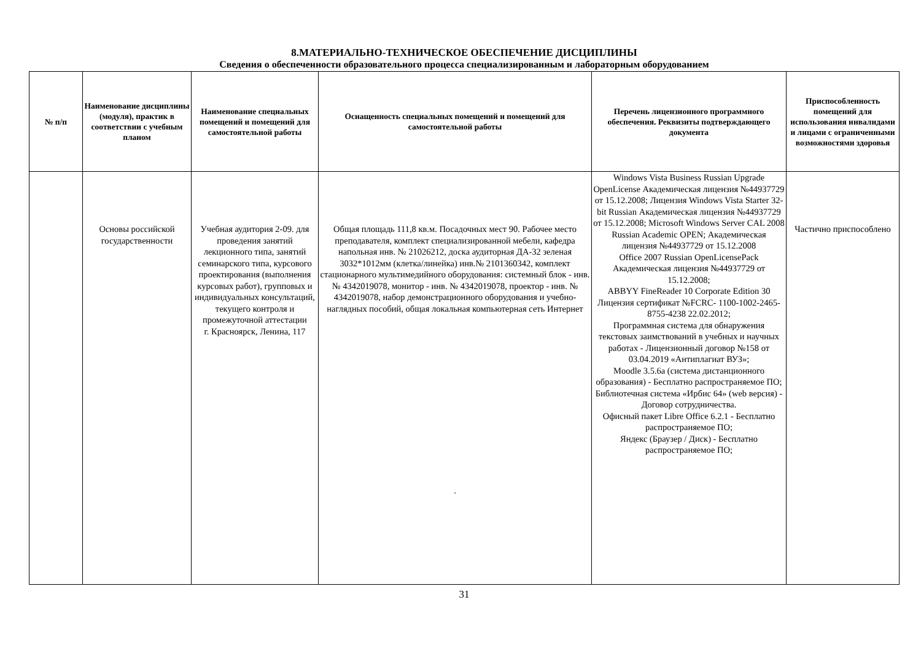8.МАТЕРИАЛЬНО-ТЕХНИЧЕСКОЕ ОБЕСПЕЧЕНИЕ ДИСЦИПЛИНЫ
Сведения о обеспеченности образовательного процесса специализированным и лабораторным оборудованием
| № п/п | Наименование дисциплины (модуля), практик в соответствии с учебным планом | Наименование специальных помещений и помещений для самостоятельной работы | Оснащенность специальных помещений и помещений для самостоятельной работы | Перечень лицензионного программного обеспечения. Реквизиты подтверждающего документа | Приспособленность помещений для использования инвалидами и лицами с ограниченными возможностями здоровья |
| --- | --- | --- | --- | --- | --- |
| | Основы российской государственности | Учебная аудитория 2-09. для проведения занятий лекционного типа, занятий семинарского типа, курсового проектирования (выполнения курсовых работ), групповых и индивидуальных консультаций, текущего контроля и промежуточной аттестации г. Красноярск, Ленина, 117 | Общая площадь 111,8 кв.м. Посадочных мест 90. Рабочее место преподавателя, комплект специализированной мебели, кафедра напольная инв. № 21026212, доска аудиторная ДА-32 зеленая 3032*1012мм (клетка/линейка) инв.№ 2101360342, комплект стационарного мультимедийного оборудования: системный блок - инв. № 4342019078, монитор - инв. № 4342019078, проектор - инв. № 4342019078, набор демонстрационного оборудования и учебно-наглядных пособий, общая локальная компьютерная сеть Интернет . | Windows Vista Business Russian Upgrade OpenLicense Академическая лицензия №44937729 от 15.12.2008; Лицензия Windows Vista Starter 32-bit Russian Академическая лицензия №44937729 от 15.12.2008; Microsoft Windows Server CAL 2008 Russian Academic OPEN; Академическая лицензия №44937729 от 15.12.2008 Office 2007 Russian OpenLicensePack Академическая лицензия №44937729 от 15.12.2008; ABBYY FineReader 10 Corporate Edition 30 Лицензия сертификат №FCRC- 1100-1002-2465-8755-4238 22.02.2012; Программная система для обнаружения текстовых заимствований в учебных и научных работах - Лицензионный договор №158 от 03.04.2019 «Антиплагиат ВУЗ»; Moodle 3.5.6a (система дистанционного образования) - Бесплатно распространяемое ПО; Библиотечная система «Ирбис 64» (web версия) - Договор сотрудничества. Офисный пакет Libre Office 6.2.1 - Бесплатно распространяемое ПО; Яндекс (Браузер / Диск) - Бесплатно распространяемое ПО; | Частично приспособлено |
31